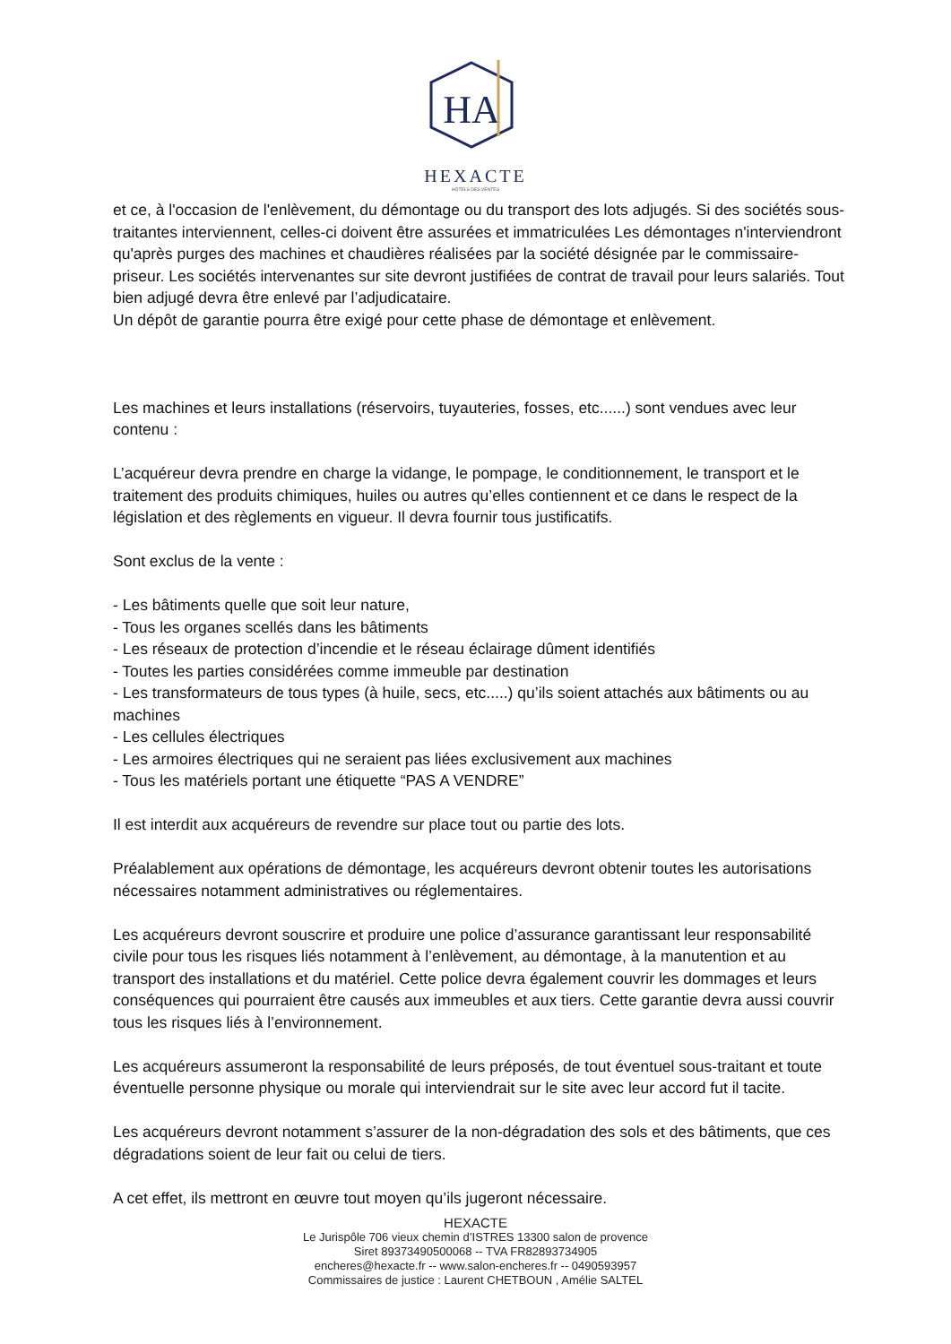HA
HEXACTE
HÔTELS DES VENTES
et ce, à l'occasion de l'enlèvement, du démontage ou du transport des lots adjugés. Si des sociétés sous-traitantes interviennent, celles-ci doivent être assurées et immatriculées Les démontages n'interviendront qu'après purges des machines et chaudières réalisées par la société désignée par le commissaire-priseur. Les sociétés intervenantes sur site devront justifiées de contrat de travail pour leurs salariés. Tout bien adjugé devra être enlevé par l’adjudicataire.
Un dépôt de garantie pourra être exigé pour cette phase de démontage et enlèvement.
Les machines et leurs installations (réservoirs, tuyauteries, fosses, etc......) sont vendues avec leur contenu :
L’acquéreur devra prendre en charge la vidange, le pompage, le conditionnement, le transport et le traitement des produits chimiques, huiles ou autres qu’elles contiennent et ce dans le respect de la législation et des règlements en vigueur. Il devra fournir tous justificatifs.
Sont exclus de la vente :
- Les bâtiments quelle que soit leur nature,
- Tous les organes scellés dans les bâtiments
- Les réseaux de protection d’incendie et le réseau éclairage dûment identifiés
- Toutes les parties considérées comme immeuble par destination
- Les transformateurs de tous types (à huile, secs, etc.....) qu’ils soient attachés aux bâtiments ou au machines
- Les cellules électriques
- Les armoires électriques qui ne seraient pas liées exclusivement aux machines
- Tous les matériels portant une étiquette “PAS A VENDRE”
Il est interdit aux acquéreurs de revendre sur place tout ou partie des lots.
Préalablement aux opérations de démontage, les acquéreurs devront obtenir toutes les autorisations nécessaires notamment administratives ou réglementaires.
Les acquéreurs devront souscrire et produire une police d’assurance garantissant leur responsabilité civile pour tous les risques liés notamment à l’enlèvement, au démontage, à la manutention et au transport des installations et du matériel. Cette police devra également couvrir les dommages et leurs conséquences qui pourraient être causés aux immeubles et aux tiers. Cette garantie devra aussi couvrir tous les risques liés à l’environnement.
Les acquéreurs assumeront la responsabilité de leurs préposés, de tout éventuel sous-traitant et toute éventuelle personne physique ou morale qui interviendrait sur le site avec leur accord fut il tacite.
Les acquéreurs devront notamment s’assurer de la non-dégradation des sols et des bâtiments, que ces dégradations soient de leur fait ou celui de tiers.
A cet effet, ils mettront en œuvre tout moyen qu’ils jugeront nécessaire.
HEXACTE
Le Jurispôle 706 vieux chemin d’ISTRES 13300 salon de provence
Siret 89373490500068 -- TVA FR82893734905
encheres@hexacte.fr -- www.salon-encheres.fr -- 0490593957
Commissaires de justice : Laurent CHETBOUN , Amélie SALTEL